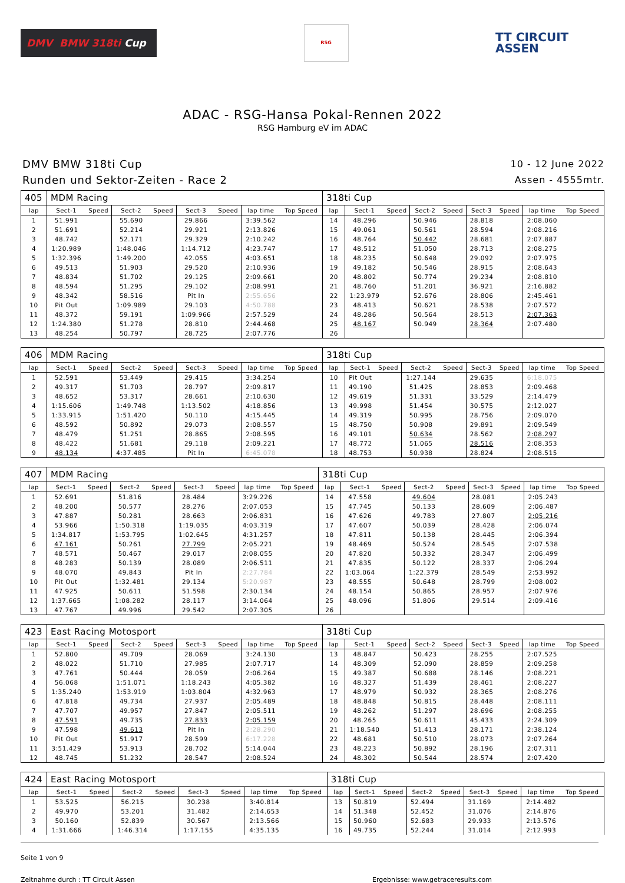DMV BMW 318ti Cup
RSG
TT CIRCUIT ASSEN
ADAC - RSG-Hansa Pokal-Rennen 2022
RSG Hamburg eV im ADAC
DMV BMW 318ti Cup
Runden und Sektor-Zeiten - Race 2
10 - 12 June 2022
Assen - 4555mtr.
| 405 | MDM Racing | | | | | | | | 318ti Cup | | | | | | | | |
| lap | Sect-1 | Speed | Sect-2 | Speed | Sect-3 | Speed | lap time | Top Speed | lap | Sect-1 | Speed | Sect-2 | Speed | Sect-3 | Speed | lap time | Top Speed |
| 1 | 51.991 | | 55.690 | | 29.866 | | 3:39.562 | | 14 | 48.296 | | 50.946 | | 28.818 | | 2:08.060 | |
| 2 | 51.691 | | 52.214 | | 29.921 | | 2:13.826 | | 15 | 49.061 | | 50.561 | | 28.594 | | 2:08.216 | |
| 3 | 48.742 | | 52.171 | | 29.329 | | 2:10.242 | | 16 | 48.764 | | 50.442 | | 28.681 | | 2:07.887 | |
| 4 | 1:20.989 | | 1:48.046 | | 1:14.712 | | 4:23.747 | | 17 | 48.512 | | 51.050 | | 28.713 | | 2:08.275 | |
| 5 | 1:32.396 | | 1:49.200 | | 42.055 | | 4:03.651 | | 18 | 48.235 | | 50.648 | | 29.092 | | 2:07.975 | |
| 6 | 49.513 | | 51.903 | | 29.520 | | 2:10.936 | | 19 | 49.182 | | 50.546 | | 28.915 | | 2:08.643 | |
| 7 | 48.834 | | 51.702 | | 29.125 | | 2:09.661 | | 20 | 48.802 | | 50.774 | | 29.234 | | 2:08.810 | |
| 8 | 48.594 | | 51.295 | | 29.102 | | 2:08.991 | | 21 | 48.760 | | 51.201 | | 36.921 | | 2:16.882 | |
| 9 | 48.342 | | 58.516 | | Pit In | | 2:55.656 | | 22 | 1:23.979 | | 52.676 | | 28.806 | | 2:45.461 | |
| 10 | Pit Out | | 1:09.989 | | 29.103 | | 4:50.788 | | 23 | 48.413 | | 50.621 | | 28.538 | | 2:07.572 | |
| 11 | 48.372 | | 59.191 | | 1:09.966 | | 2:57.529 | | 24 | 48.286 | | 50.564 | | 28.513 | | 2:07.363 | |
| 12 | 1:24.380 | | 51.278 | | 28.810 | | 2:44.468 | | 25 | 48.167 | | 50.949 | | 28.364 | | 2:07.480 | |
| 13 | 48.254 | | 50.797 | | 28.725 | | 2:07.776 | | 26 | | | | | | | | |
| 406 | MDM Racing | | | | | | | | 318ti Cup | | | | | | | | |
| lap | Sect-1 | Speed | Sect-2 | Speed | Sect-3 | Speed | lap time | Top Speed | lap | Sect-1 | Speed | Sect-2 | Speed | Sect-3 | Speed | lap time | Top Speed |
| 1 | 52.591 | | 53.449 | | 29.415 | | 3:34.254 | | 10 | Pit Out | | 1:27.144 | | 29.635 | | 6:18.075 | |
| 2 | 49.317 | | 51.703 | | 28.797 | | 2:09.817 | | 11 | 49.190 | | 51.425 | | 28.853 | | 2:09.468 | |
| 3 | 48.652 | | 53.317 | | 28.661 | | 2:10.630 | | 12 | 49.619 | | 51.331 | | 33.529 | | 2:14.479 | |
| 4 | 1:15.606 | | 1:49.748 | | 1:13.502 | | 4:18.856 | | 13 | 49.998 | | 51.454 | | 30.575 | | 2:12.027 | |
| 5 | 1:33.915 | | 1:51.420 | | 50.110 | | 4:15.445 | | 14 | 49.319 | | 50.995 | | 28.756 | | 2:09.070 | |
| 6 | 48.592 | | 50.892 | | 29.073 | | 2:08.557 | | 15 | 48.750 | | 50.908 | | 29.891 | | 2:09.549 | |
| 7 | 48.479 | | 51.251 | | 28.865 | | 2:08.595 | | 16 | 49.101 | | 50.634 | | 28.562 | | 2:08.297 | |
| 8 | 48.422 | | 51.681 | | 29.118 | | 2:09.221 | | 17 | 48.772 | | 51.065 | | 28.516 | | 2:08.353 | |
| 9 | 48.134 | | 4:37.485 | | Pit In | | 6:45.078 | | 18 | 48.753 | | 50.938 | | 28.824 | | 2:08.515 | |
| 407 | MDM Racing | | | | | | | | 318ti Cup | | | | | | | | |
| lap | Sect-1 | Speed | Sect-2 | Speed | Sect-3 | Speed | lap time | Top Speed | lap | Sect-1 | Speed | Sect-2 | Speed | Sect-3 | Speed | lap time | Top Speed |
| 1 | 52.691 | | 51.816 | | 28.484 | | 3:29.226 | | 14 | 47.558 | | 49.604 | | 28.081 | | 2:05.243 | |
| 2 | 48.200 | | 50.577 | | 28.276 | | 2:07.053 | | 15 | 47.745 | | 50.133 | | 28.609 | | 2:06.487 | |
| 3 | 47.887 | | 50.281 | | 28.663 | | 2:06.831 | | 16 | 47.626 | | 49.783 | | 27.807 | | 2:05.216 | |
| 4 | 53.966 | | 1:50.318 | | 1:19.035 | | 4:03.319 | | 17 | 47.607 | | 50.039 | | 28.428 | | 2:06.074 | |
| 5 | 1:34.817 | | 1:53.795 | | 1:02.645 | | 4:31.257 | | 18 | 47.811 | | 50.138 | | 28.445 | | 2:06.394 | |
| 6 | 47.161 | | 50.261 | | 27.799 | | 2:05.221 | | 19 | 48.469 | | 50.524 | | 28.545 | | 2:07.538 | |
| 7 | 48.571 | | 50.467 | | 29.017 | | 2:08.055 | | 20 | 47.820 | | 50.332 | | 28.347 | | 2:06.499 | |
| 8 | 48.283 | | 50.139 | | 28.089 | | 2:06.511 | | 21 | 47.835 | | 50.122 | | 28.337 | | 2:06.294 | |
| 9 | 48.070 | | 49.843 | | Pit In | | 2:27.784 | | 22 | 1:03.064 | | 1:22.379 | | 28.549 | | 2:53.992 | |
| 10 | Pit Out | | 1:32.481 | | 29.134 | | 5:20.987 | | 23 | 48.555 | | 50.648 | | 28.799 | | 2:08.002 | |
| 11 | 47.925 | | 50.611 | | 51.598 | | 2:30.134 | | 24 | 48.154 | | 50.865 | | 28.957 | | 2:07.976 | |
| 12 | 1:37.665 | | 1:08.282 | | 28.117 | | 3:14.064 | | 25 | 48.096 | | 51.806 | | 29.514 | | 2:09.416 | |
| 13 | 47.767 | | 49.996 | | 29.542 | | 2:07.305 | | 26 | | | | | | | | |
| 423 | East Racing Motosport | | | | | | | | 318ti Cup | | | | | | | | |
| lap | Sect-1 | Speed | Sect-2 | Speed | Sect-3 | Speed | lap time | Top Speed | lap | Sect-1 | Speed | Sect-2 | Speed | Sect-3 | Speed | lap time | Top Speed |
| 1 | 52.800 | | 49.709 | | 28.069 | | 3:24.130 | | 13 | 48.847 | | 50.423 | | 28.255 | | 2:07.525 | |
| 2 | 48.022 | | 51.710 | | 27.985 | | 2:07.717 | | 14 | 48.309 | | 52.090 | | 28.859 | | 2:09.258 | |
| 3 | 47.761 | | 50.444 | | 28.059 | | 2:06.264 | | 15 | 49.387 | | 50.688 | | 28.146 | | 2:08.221 | |
| 4 | 56.068 | | 1:51.071 | | 1:18.243 | | 4:05.382 | | 16 | 48.327 | | 51.439 | | 28.461 | | 2:08.227 | |
| 5 | 1:35.240 | | 1:53.919 | | 1:03.804 | | 4:32.963 | | 17 | 48.979 | | 50.932 | | 28.365 | | 2:08.276 | |
| 6 | 47.818 | | 49.734 | | 27.937 | | 2:05.489 | | 18 | 48.848 | | 50.815 | | 28.448 | | 2:08.111 | |
| 7 | 47.707 | | 49.957 | | 27.847 | | 2:05.511 | | 19 | 48.262 | | 51.297 | | 28.696 | | 2:08.255 | |
| 8 | 47.591 | | 49.735 | | 27.833 | | 2:05.159 | | 20 | 48.265 | | 50.611 | | 45.433 | | 2:24.309 | |
| 9 | 47.598 | | 49.613 | | Pit In | | 2:28.290 | | 21 | 1:18.540 | | 51.413 | | 28.171 | | 2:38.124 | |
| 10 | Pit Out | | 51.917 | | 28.599 | | 6:17.228 | | 22 | 48.681 | | 50.510 | | 28.073 | | 2:07.264 | |
| 11 | 3:51.429 | | 53.913 | | 28.702 | | 5:14.044 | | 23 | 48.223 | | 50.892 | | 28.196 | | 2:07.311 | |
| 12 | 48.745 | | 51.232 | | 28.547 | | 2:08.524 | | 24 | 48.302 | | 50.544 | | 28.574 | | 2:07.420 | |
| 424 | East Racing Motosport | | | | | | | | 318ti Cup | | | | | | | | |
| lap | Sect-1 | Speed | Sect-2 | Speed | Sect-3 | Speed | lap time | Top Speed | lap | Sect-1 | Speed | Sect-2 | Speed | Sect-3 | Speed | lap time | Top Speed |
| 1 | 53.525 | | 56.215 | | 30.238 | | 3:40.814 | | 13 | 50.819 | | 52.494 | | 31.169 | | 2:14.482 | |
| 2 | 49.970 | | 53.201 | | 31.482 | | 2:14.653 | | 14 | 51.348 | | 52.452 | | 31.076 | | 2:14.876 | |
| 3 | 50.160 | | 52.839 | | 30.567 | | 2:13.566 | | 15 | 50.960 | | 52.683 | | 29.933 | | 2:13.576 | |
| 4 | 1:31.666 | | 1:46.314 | | 1:17.155 | | 4:35.135 | | 16 | 49.735 | | 52.244 | | 31.014 | | 2:12.993 | |
Seite 1 von 9
Zeitnahme durch : TT Circuit Assen Ergebnisse: www.getraceresults.com